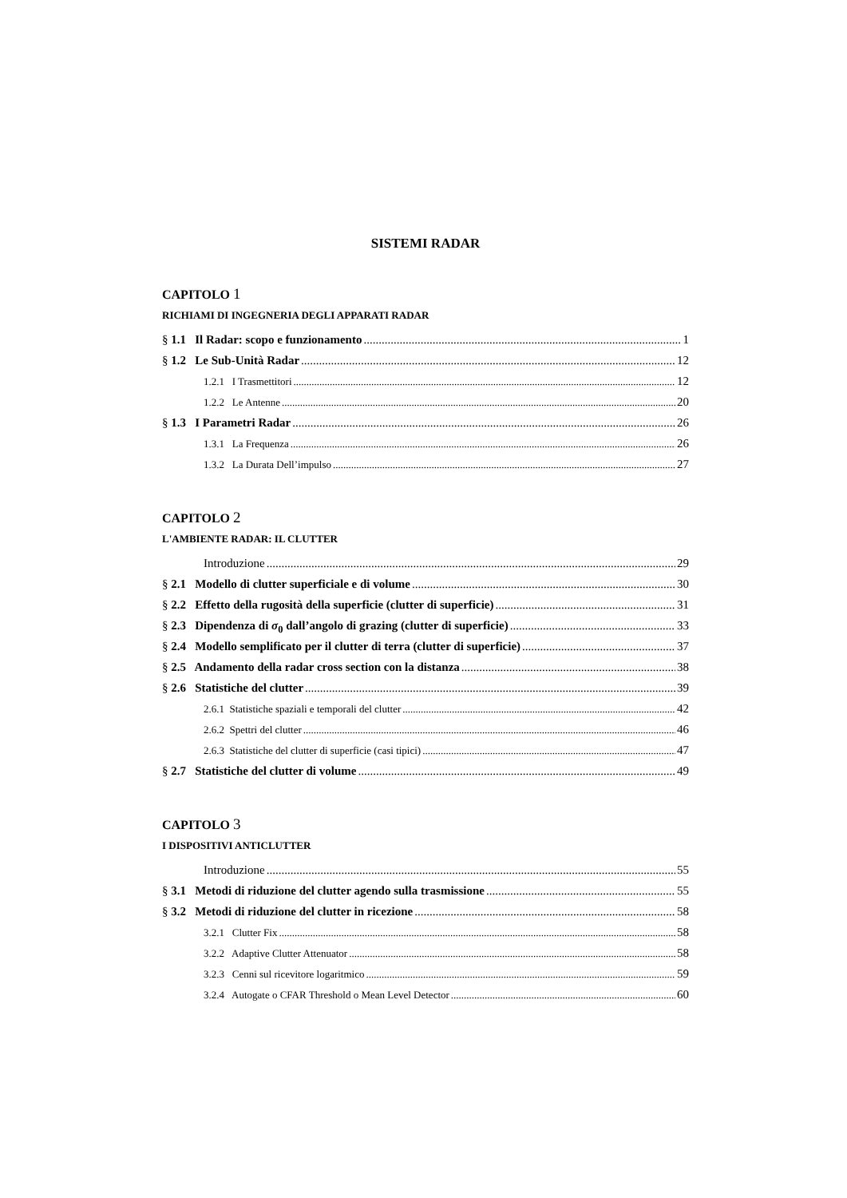SISTEMI RADAR
CAPITOLO 1
RICHIAMI DI INGEGNERIA DEGLI APPARATI RADAR
§ 1.1 Il Radar: scopo e funzionamento 1
§ 1.2 Le Sub-Unità Radar 12
1.2.1 I Trasmettitori 12
1.2.2 Le Antenne 20
§ 1.3 I Parametri Radar 26
1.3.1 La Frequenza 26
1.3.2 La Durata Dell’impulso 27
CAPITOLO 2
L'AMBIENTE RADAR: IL CLUTTER
Introduzione 29
§ 2.1 Modello di clutter superficiale e di volume 30
§ 2.2 Effetto della rugosità della superficie (clutter di superficie) 31
§ 2.3 Dipendenza di σ<sub>0</sub> dall’angolo di grazing (clutter di superficie) 33
§ 2.4 Modello semplificato per il clutter di terra (clutter di superficie) 37
§ 2.5 Andamento della radar cross section con la distanza 38
§ 2.6 Statistiche del clutter 39
2.6.1 Statistiche spaziali e temporali del clutter 42
2.6.2 Spettri del clutter 46
2.6.3 Statistiche del clutter di superficie (casi tipici) 47
§ 2.7 Statistiche del clutter di volume 49
CAPITOLO 3
I DISPOSITIVI ANTICLUTTER
Introduzione 55
§ 3.1 Metodi di riduzione del clutter agendo sulla trasmissione 55
§ 3.2 Metodi di riduzione del clutter in ricezione 58
3.2.1 Clutter Fix 58
3.2.2 Adaptive Clutter Attenuator 58
3.2.3 Cenni sul ricevitore logaritmico 59
3.2.4 Autogate o CFAR Threshold o Mean Level Detector 60